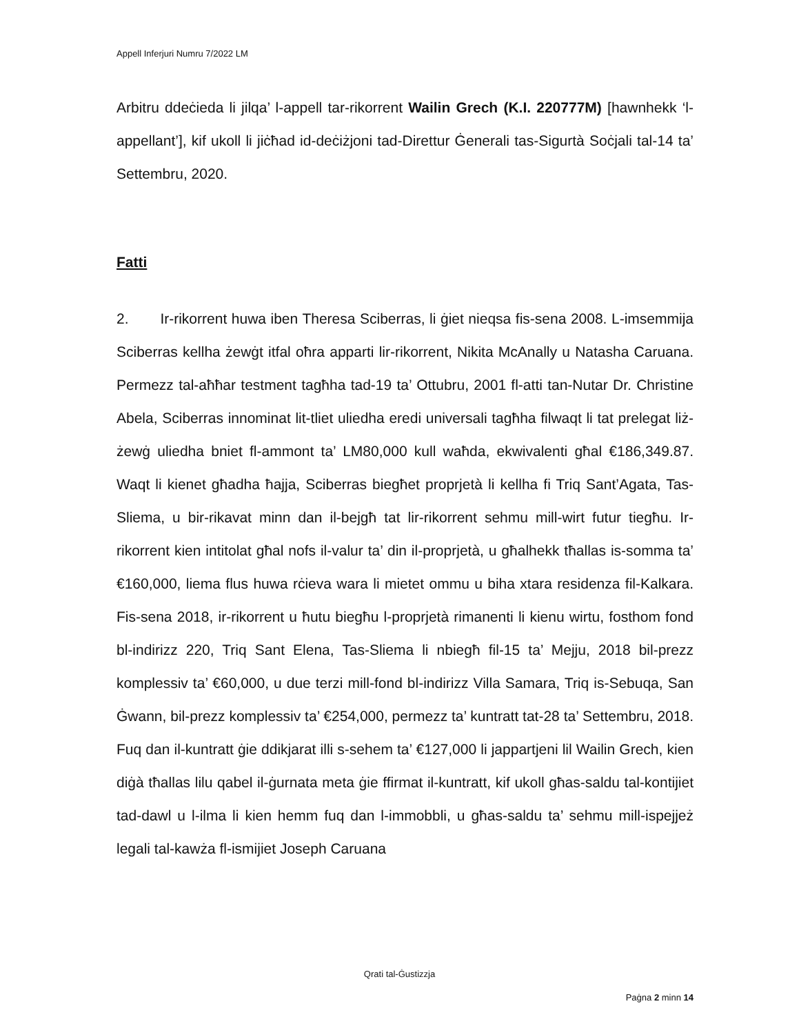Appell Inferjuri Numru 7/2022 LM
Arbitru ddeċieda li jilqa’ l-appell tar-rikorrent Wailin Grech (K.I. 220777M) [hawnhekk ‘l-appellant’], kif ukoll li jiċħad id-deċiżjoni tad-Direttur Ġenerali tas-Sigurtà Soċjali tal-14 ta’ Settembru, 2020.
Fatti
2. Ir-rikorrent huwa iben Theresa Sciberras, li ġiet nieqsa fis-sena 2008. L-imsemmija Sciberras kellha żewġt itfal oħra apparti lir-rikorrent, Nikita McAnally u Natasha Caruana. Permezz tal-aħħar testment tagħha tad-19 ta’ Ottubru, 2001 fl-atti tan-Nutar Dr. Christine Abela, Sciberras innominat lit-tliet uliedha eredi universali tagħha filwaqt li tat prelegat liż-żewġ uliedha bniet fl-ammont ta’ LM80,000 kull waħda, ekwivalenti għal €186,349.87. Waqt li kienet għadha ħajja, Sciberras biegħet proprjetà li kellha fi Triq Sant’Agata, Tas-Sliema, u bir-rikavat minn dan il-bejgħ tat lir-rikorrent sehmu mill-wirt futur tiegħu. Ir-rikorrent kien intitolat għal nofs il-valur ta’ din il-proprjetà, u għalhekk tħallas is-somma ta’ €160,000, liema flus huwa rċieva wara li mietet ommu u biha xtara residenza fil-Kalkara. Fis-sena 2018, ir-rikorrent u ħutu biegħu l-proprjetà rimanenti li kienu wirtu, fosthom fond bl-indirizz 220, Triq Sant Elena, Tas-Sliema li nbiegħ fil-15 ta’ Mejju, 2018 bil-prezz komplessiv ta’ €60,000, u due terzi mill-fond bl-indirizz Villa Samara, Triq is-Sebuqa, San Ġwann, bil-prezz komplessiv ta’ €254,000, permezz ta’ kuntratt tat-28 ta’ Settembru, 2018. Fuq dan il-kuntratt ġie ddikjarat illi s-sehem ta’ €127,000 li jappartjeni lil Wailin Grech, kien diġà tħallas lilu qabel il-ġurnata meta ġie ffirmat il-kuntratt, kif ukoll għas-saldu tal-kontijiet tad-dawl u l-ilma li kien hemm fuq dan l-immobbli, u għas-saldu ta’ sehmu mill-ispejjeż legali tal-kawża fl-ismijiet Joseph Caruana
Qrati tal-Ġustizzja
Paġna 2 minn 14